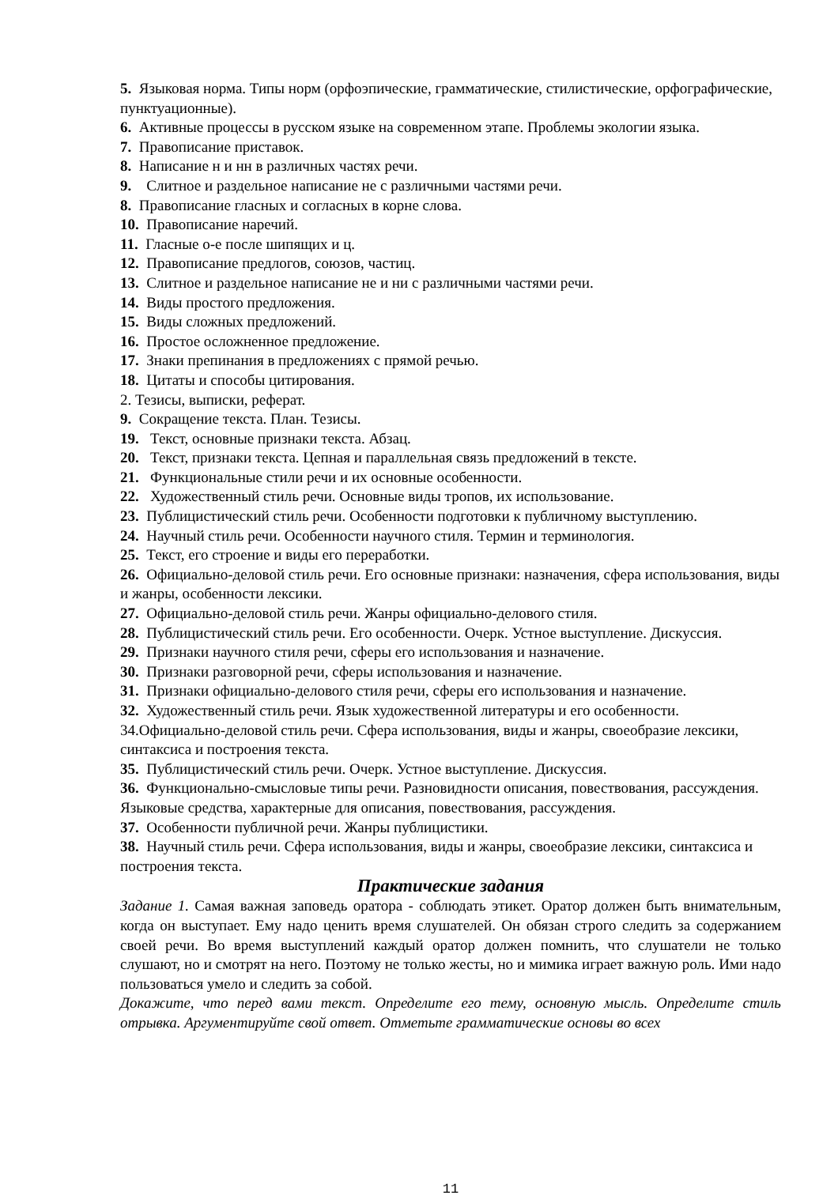5. Языковая норма. Типы норм (орфоэпические, грамматические, стилистические, орфографические, пунктуационные).
6. Активные процессы в русском языке на современном этапе. Проблемы экологии языка.
7. Правописание приставок.
8. Написание н и нн в различных частях речи.
9. Слитное и раздельное написание не с различными частями речи.
8. Правописание гласных и согласных в корне слова.
10. Правописание наречий.
11. Гласные о-е после шипящих и ц.
12. Правописание предлогов, союзов, частиц.
13. Слитное и раздельное написание не и ни с различными частями речи.
14. Виды простого предложения.
15. Виды сложных предложений.
16. Простое осложненное предложение.
17. Знаки препинания в предложениях с прямой речью.
18. Цитаты и способы цитирования.
2. Тезисы, выписки, реферат.
9. Сокращение текста. План. Тезисы.
19. Текст, основные признаки текста. Абзац.
20. Текст, признаки текста. Цепная и параллельная связь предложений в тексте.
21. Функциональные стили речи и их основные особенности.
22. Художественный стиль речи. Основные виды тропов, их использование.
23. Публицистический стиль речи. Особенности подготовки к публичному выступлению.
24. Научный стиль речи. Особенности научного стиля. Термин и терминология.
25. Текст, его строение и виды его переработки.
26. Официально-деловой стиль речи. Его основные признаки: назначения, сфера использования, виды и жанры, особенности лексики.
27. Официально-деловой стиль речи. Жанры официально-делового стиля.
28. Публицистический стиль речи. Его особенности. Очерк. Устное выступление. Дискуссия.
29. Признаки научного стиля речи, сферы его использования и назначение.
30. Признаки разговорной речи, сферы использования и назначение.
31. Признаки официально-делового стиля речи, сферы его использования и назначение.
32. Художественный стиль речи. Язык художественной литературы и его особенности.
34.Официально-деловой стиль речи. Сфера использования, виды и жанры, своеобразие лексики, синтаксиса и построения текста.
35. Публицистический стиль речи. Очерк. Устное выступление. Дискуссия.
36. Функционально-смысловые типы речи. Разновидности описания, повествования, рассуждения. Языковые средства, характерные для описания, повествования, рассуждения.
37. Особенности публичной речи. Жанры публицистики.
38. Научный стиль речи. Сфера использования, виды и жанры, своеобразие лексики, синтаксиса и построения текста.
Практические задания
Задание 1. Самая важная заповедь оратора - соблюдать этикет. Оратор должен быть внимательным, когда он выступает. Ему надо ценить время слушателей. Он обязан строго следить за содержанием своей речи. Во время выступлений каждый оратор должен помнить, что слушатели не только слушают, но и смотрят на него. Поэтому не только жесты, но и мимика играет важную роль. Ими надо пользоваться умело и следить за собой.
Докажите, что перед вами текст. Определите его тему, основную мысль. Определите стиль отрывка. Аргументируйте свой ответ. Отметьте грамматические основы во всех
11